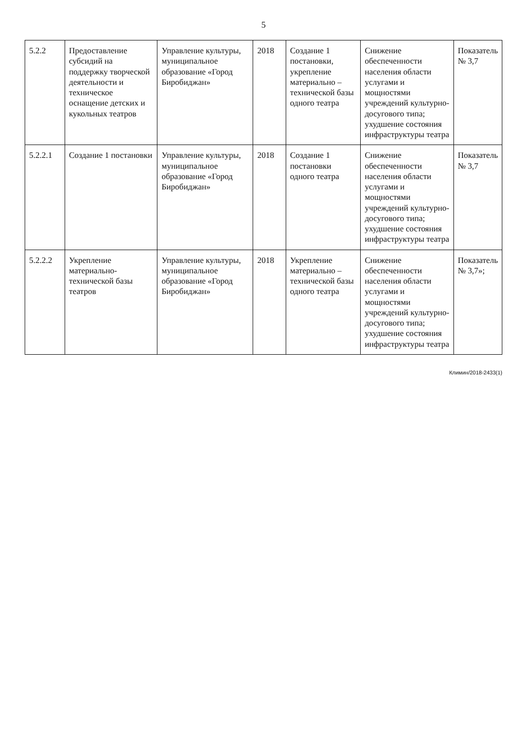5
| 5.2.2 | Предоставление субсидий на поддержку творческой деятельности и техническое оснащение детских и кукольных театров | Управление культуры, муниципальное образование «Город Биробиджан» | 2018 | Создание 1 постановки, укрепление материально – технической базы одного театра | Снижение обеспеченности населения области услугами и мощностями учреждений культурно-досугового типа; ухудшение состояния инфраструктуры театра | Показатель № 3,7 |
| 5.2.2.1 | Создание 1 постановки | Управление культуры, муниципальное образование «Город Биробиджан» | 2018 | Создание 1 постановки одного театра | Снижение обеспеченности населения области услугами и мощностями учреждений культурно-досугового типа; ухудшение состояния инфраструктуры театра | Показатель № 3,7 |
| 5.2.2.2 | Укрепление материально-технической базы театров | Управление культуры, муниципальное образование «Город Биробиджан» | 2018 | Укрепление материально – технической базы одного театра | Снижение обеспеченности населения области услугами и мощностями учреждений культурно-досугового типа; ухудшение состояния инфраструктуры театра | Показатель № 3,7»; |
Климин/2018-2433(1)